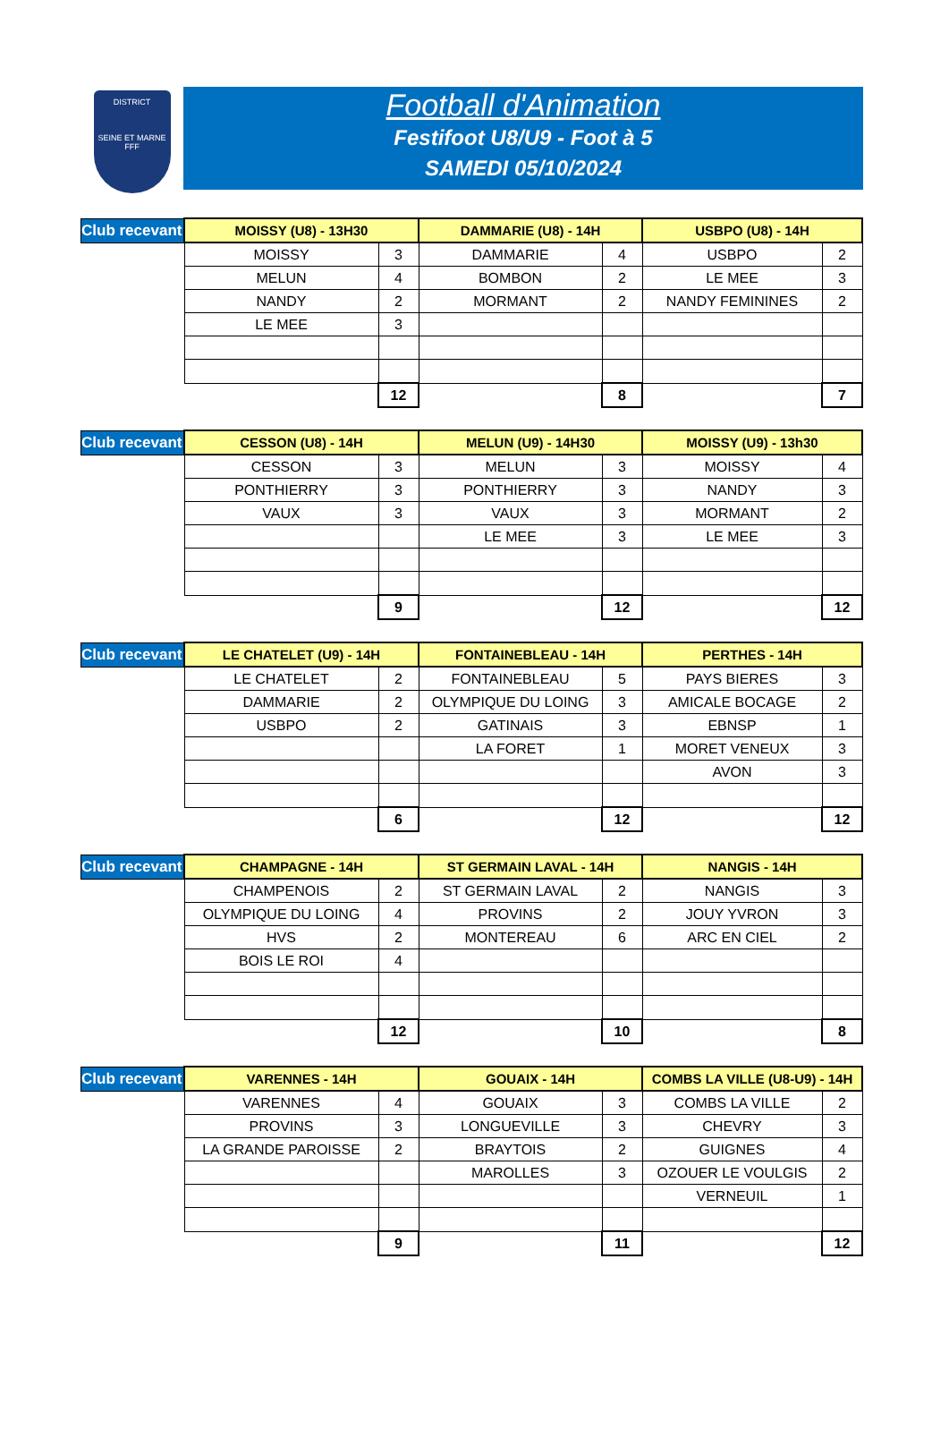DISTRICT
SEINE ET MARNE
FFF
Football d'Animation
Festifoot U8/U9 - Foot à 5
SAMEDI 05/10/2024
| Club recevant | MOISSY (U8) - 13H30 | | DAMMARIE (U8) - 14H | | USBPO (U8) - 14H | |
| | MOISSY | 3 | DAMMARIE | 4 | USBPO | 2 |
| | MELUN | 4 | BOMBON | 2 | LE MEE | 3 |
| | NANDY | 2 | MORMANT | 2 | NANDY FEMININES | 2 |
| | LE MEE | 3 | | | | |
| | | 12 | | 8 | | 7 |
| Club recevant | CESSON (U8) - 14H | | MELUN (U9) - 14H30 | | MOISSY (U9) - 13h30 | |
| | CESSON | 3 | MELUN | 3 | MOISSY | 4 |
| | PONTHIERRY | 3 | PONTHIERRY | 3 | NANDY | 3 |
| | VAUX | 3 | VAUX | 3 | MORMANT | 2 |
| | | | LE MEE | 3 | LE MEE | 3 |
| | | 9 | | 12 | | 12 |
| Club recevant | LE CHATELET (U9) - 14H | | FONTAINEBLEAU - 14H | | PERTHES - 14H | |
| | LE CHATELET | 2 | FONTAINEBLEAU | 5 | PAYS BIERES | 3 |
| | DAMMARIE | 2 | OLYMPIQUE DU LOING | 3 | AMICALE BOCAGE | 2 |
| | USBPO | 2 | GATINAIS | 3 | EBNSP | 1 |
| | | | LA FORET | 1 | MORET VENEUX | 3 |
| | | | | | AVON | 3 |
| | | 6 | | 12 | | 12 |
| Club recevant | CHAMPAGNE - 14H | | ST GERMAIN LAVAL - 14H | | NANGIS - 14H | |
| | CHAMPENOIS | 2 | ST GERMAIN LAVAL | 2 | NANGIS | 3 |
| | OLYMPIQUE DU LOING | 4 | PROVINS | 2 | JOUY YVRON | 3 |
| | HVS | 2 | MONTEREAU | 6 | ARC EN CIEL | 2 |
| | BOIS LE ROI | 4 | | | | |
| | | 12 | | 10 | | 8 |
| Club recevant | VARENNES - 14H | | GOUAIX - 14H | | COMBS LA VILLE (U8-U9) - 14H | |
| | VARENNES | 4 | GOUAIX | 3 | COMBS LA VILLE | 2 |
| | PROVINS | 3 | LONGUEVILLE | 3 | CHEVRY | 3 |
| | LA GRANDE PAROISSE | 2 | BRAYTOIS | 2 | GUIGNES | 4 |
| | | | MAROLLES | 3 | OZOUER LE VOULGIS | 2 |
| | | | | | VERNEUIL | 1 |
| | | 9 | | 11 | | 12 |